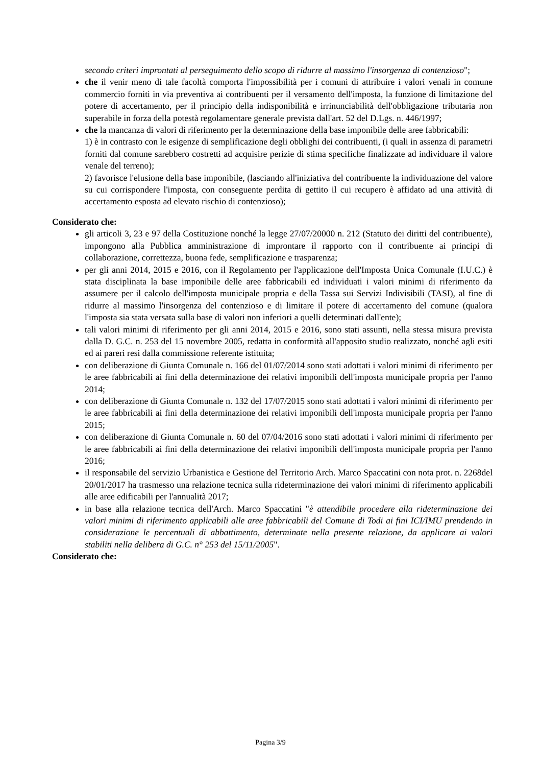secondo criteri improntati al perseguimento dello scopo di ridurre al massimo l'insorgenza di contenzioso";
che il venir meno di tale facoltà comporta l'impossibilità per i comuni di attribuire i valori venali in comune commercio forniti in via preventiva ai contribuenti per il versamento dell'imposta, la funzione di limitazione del potere di accertamento, per il principio della indisponibilità e irrinunciabilità dell'obbligazione tributaria non superabile in forza della potestà regolamentare generale prevista dall'art. 52 del D.Lgs. n. 446/1997;
che la mancanza di valori di riferimento per la determinazione della base imponibile delle aree fabbricabili:
1) è in contrasto con le esigenze di semplificazione degli obblighi dei contribuenti, (i quali in assenza di parametri forniti dal comune sarebbero costretti ad acquisire perizie di stima specifiche finalizzate ad individuare il valore venale del terreno);
2) favorisce l'elusione della base imponibile, (lasciando all'iniziativa del contribuente la individuazione del valore su cui corrispondere l'imposta, con conseguente perdita di gettito il cui recupero è affidato ad una attività di accertamento esposta ad elevato rischio di contenzioso);
Considerato che:
gli articoli 3, 23 e 97 della Costituzione nonché la legge 27/07/20000 n. 212 (Statuto dei diritti del contribuente), impongono alla Pubblica amministrazione di improntare il rapporto con il contribuente ai principi di collaborazione, correttezza, buona fede, semplificazione e trasparenza;
per gli anni 2014, 2015 e 2016, con il Regolamento per l'applicazione dell'Imposta Unica Comunale (I.U.C.) è stata disciplinata la base imponibile delle aree fabbricabili ed individuati i valori minimi di riferimento da assumere per il calcolo dell'imposta municipale propria e della Tassa sui Servizi Indivisibili (TASI), al fine di ridurre al massimo l'insorgenza del contenzioso e di limitare il potere di accertamento del comune (qualora l'imposta sia stata versata sulla base di valori non inferiori a quelli determinati dall'ente);
tali valori minimi di riferimento per gli anni 2014, 2015 e 2016, sono stati assunti, nella stessa misura prevista dalla D. G.C. n. 253 del 15 novembre 2005, redatta in conformità all'apposito studio realizzato, nonché agli esiti ed ai pareri resi dalla commissione referente istituita;
con deliberazione di Giunta Comunale n. 166 del 01/07/2014 sono stati adottati i valori minimi di riferimento per le aree fabbricabili ai fini della determinazione dei relativi imponibili dell'imposta municipale propria per l'anno 2014;
con deliberazione di Giunta Comunale n. 132 del 17/07/2015 sono stati adottati i valori minimi di riferimento per le aree fabbricabili ai fini della determinazione dei relativi imponibili dell'imposta municipale propria per l'anno 2015;
con deliberazione di Giunta Comunale n. 60 del 07/04/2016 sono stati adottati i valori minimi di riferimento per le aree fabbricabili ai fini della determinazione dei relativi imponibili dell'imposta municipale propria per l'anno 2016;
il responsabile del servizio Urbanistica e Gestione del Territorio Arch. Marco Spaccatini con nota prot. n. 2268del 20/01/2017 ha trasmesso una relazione tecnica sulla rideterminazione dei valori minimi di riferimento applicabili alle aree edificabili per l'annualità 2017;
in base alla relazione tecnica dell'Arch. Marco Spaccatini "è attendibile procedere alla rideterminazione dei valori minimi di riferimento applicabili alle aree fabbricabili del Comune di Todi ai fini ICI/IMU prendendo in considerazione le percentuali di abbattimento, determinate nella presente relazione, da applicare ai valori stabiliti nella delibera di G.C. n° 253 del 15/11/2005".
Considerato che:
Pagina 3/9